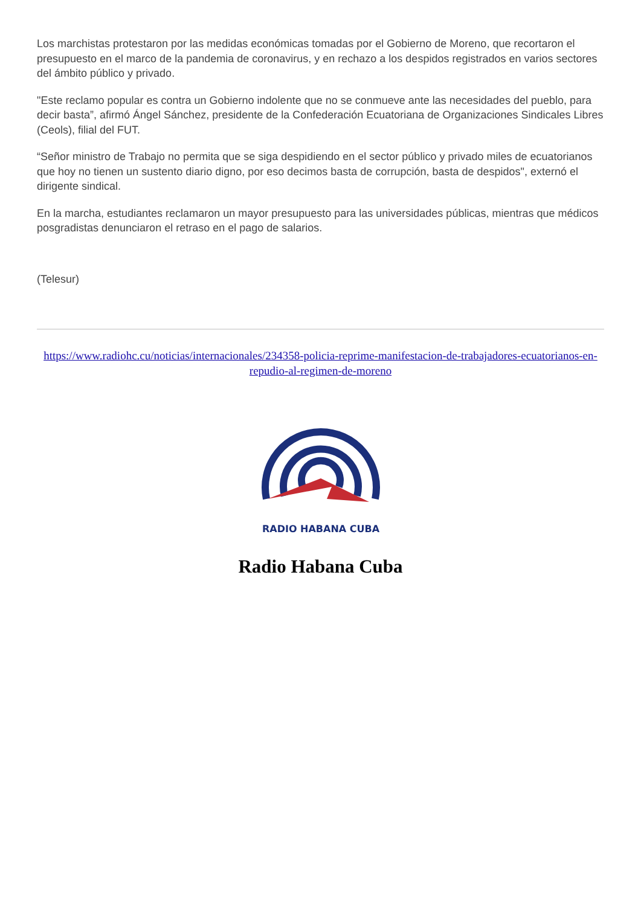Los marchistas protestaron por las medidas económicas tomadas por el Gobierno de Moreno, que recortaron el presupuesto en el marco de la pandemia de coronavirus, y en rechazo a los despidos registrados en varios sectores del ámbito público y privado.
"Este reclamo popular es contra un Gobierno indolente que no se conmueve ante las necesidades del pueblo, para decir basta”, afirmó Ángel Sánchez, presidente de la Confederación Ecuatoriana de Organizaciones Sindicales Libres (Ceols), filial del FUT.
“Señor ministro de Trabajo no permita que se siga despidiendo en el sector público y privado miles de ecuatorianos que hoy no tienen un sustento diario digno, por eso decimos basta de corrupción, basta de despidos", externó el dirigente sindical.
En la marcha, estudiantes reclamaron un mayor presupuesto para las universidades públicas, mientras que médicos posgradistas denunciaron el retraso en el pago de salarios.
(Telesur)
https://www.radiohc.cu/noticias/internacionales/234358-policia-reprime-manifestacion-de-trabajadores-ecuatorianos-en-repudio-al-regimen-de-moreno
RADIO HABANA CUBA
Radio Habana Cuba